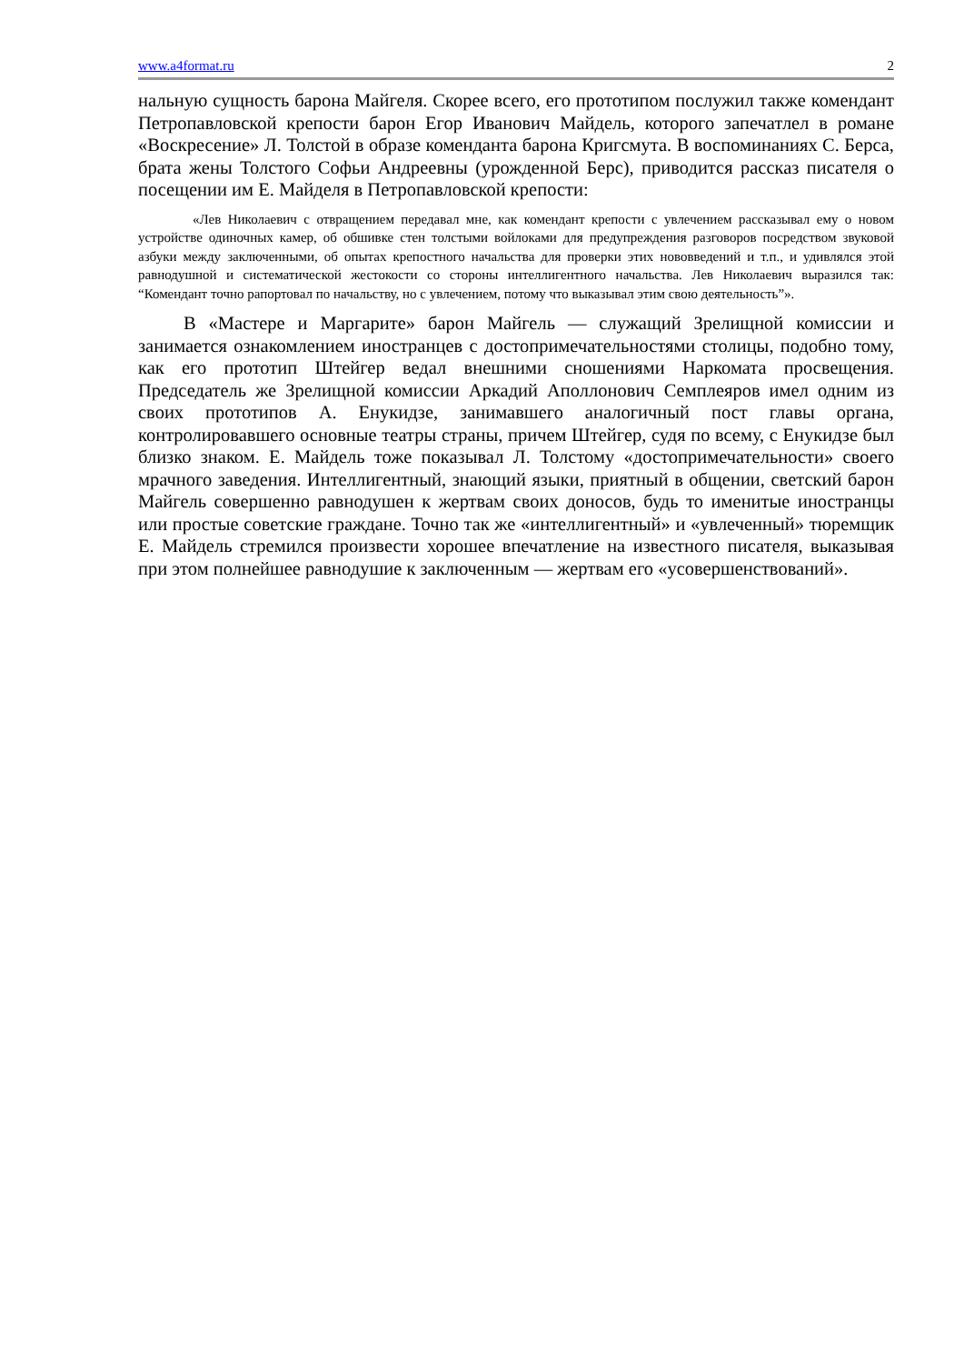www.a4format.ru 2
нальную сущность барона Майгеля. Скорее всего, его прототипом послужил также комендант Петропавловской крепости барон Егор Иванович Майдель, которого запечатлел в романе «Воскресение» Л. Толстой в образе коменданта барона Кригсмута. В воспоминаниях С. Берса, брата жены Толстого Софьи Андреевны (урожденной Берс), приводится рассказ писателя о посещении им Е. Майделя в Петропавловской крепости:
«Лев Николаевич с отвращением передавал мне, как комендант крепости с увлечением рассказывал ему о новом устройстве одиночных камер, об обшивке стен толстыми войлоками для предупреждения разговоров посредством звуковой азбуки между заключенными, об опытах крепостного начальства для проверки этих нововведений и т.п., и удивлялся этой равнодушной и систематической жестокости со стороны интеллигентного начальства. Лев Николаевич выразился так: “Комендант точно рапортовал по начальству, но с увлечением, потому что выказывал этим свою деятельность”».
В «Мастере и Маргарите» барон Майгель — служащий Зрелищной комиссии и занимается ознакомлением иностранцев с достопримечательностями столицы, подобно тому, как его прототип Штейгер ведал внешними сношениями Наркомата просвещения. Председатель же Зрелищной комиссии Аркадий Аполлонович Семплеяров имел одним из своих прототипов А. Енукидзе, занимавшего аналогичный пост главы органа, контролировавшего основные театры страны, причем Штейгер, судя по всему, с Енукидзе был близко знаком. Е. Майдель тоже показывал Л. Толстому «достопримечательности» своего мрачного заведения. Интеллигентный, знающий языки, приятный в общении, светский барон Майгель совершенно равнодушен к жертвам своих доносов, будь то именитые иностранцы или простые советские граждане. Точно так же «интеллигентный» и «увлеченный» тюремщик Е. Майдель стремился произвести хорошее впечатление на известного писателя, выказывая при этом полнейшее равнодушие к заключенным — жертвам его «усовершенствований».